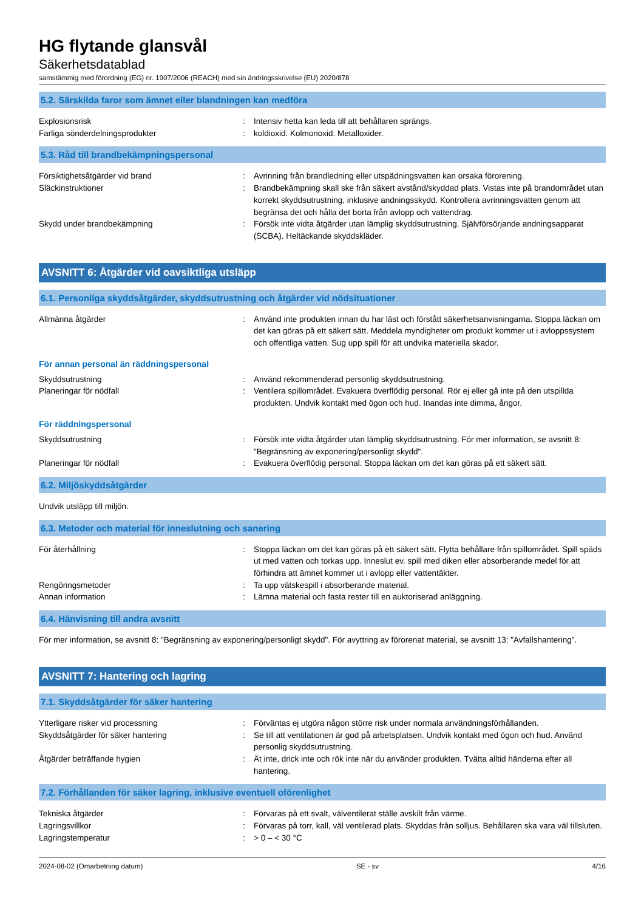HG flytande glansvål
Säkerhetsdatablad
samstämmig med förordning (EG) nr. 1907/2006 (REACH) med sin ändringsskrivelse (EU) 2020/878
5.2. Särskilda faror som ämnet eller blandningen kan medföra
Explosionsrisk : Intensiv hetta kan leda till att behållaren sprängs.
Farliga sönderdelningsprodukter : koldioxid. Kolmonoxid. Metalloxider.
5.3. Råd till brandbekämpningspersonal
Försiktighetsåtgärder vid brand : Avrinning från brandledning eller utspädningsvatten kan orsaka förorening.
Släckinstruktioner : Brandbekämpning skall ske från säkert avstånd/skyddad plats. Vistas inte på brandområdet utan korrekt skyddsutrustning, inklusive andningsskydd. Kontrollera avrinningsvatten genom att begränsa det och hålla det borta från avlopp och vattendrag.
Skydd under brandbekämpning : Försök inte vidta åtgärder utan lämplig skyddsutrustning. Självförsörjande andningsapparat (SCBA). Heltäckande skyddskläder.
AVSNITT 6: Åtgärder vid oavsiktliga utsläpp
6.1. Personliga skyddsåtgärder, skyddsutrustning och åtgärder vid nödsituationer
Allmänna åtgärder : Använd inte produkten innan du har läst och förstått säkerhetsanvisningarna. Stoppa läckan om det kan göras på ett säkert sätt. Meddela myndigheter om produkt kommer ut i avloppssystem och offentliga vatten. Sug upp spill för att undvika materiella skador.
För annan personal än räddningspersonal
Skyddsutrustning : Använd rekommenderad personlig skyddsutrustning.
Planeringar för nödfall : Ventilera spillområdet. Evakuera överflödig personal. Rör ej eller gå inte på den utspillda produkten. Undvik kontakt med ögon och hud. Inandas inte dimma, ångor.
För räddningspersonal
Skyddsutrustning : Försök inte vidta åtgärder utan lämplig skyddsutrustning. För mer information, se avsnitt 8: "Begränsning av exponering/personligt skydd".
Planeringar för nödfall : Evakuera överflödig personal. Stoppa läckan om det kan göras på ett säkert sätt.
6.2. Miljöskyddsåtgärder
Undvik utsläpp till miljön.
6.3. Metoder och material för inneslutning och sanering
För återhållning : Stoppa läckan om det kan göras på ett säkert sätt. Flytta behållare från spillområdet. Spill späds ut med vatten och torkas upp. Inneslut ev. spill med diken eller absorberande medel för att förhindra att ämnet kommer ut i avlopp eller vattentäkter.
Rengöringsmetoder : Ta upp vätskespill i absorberande material.
Annan information : Lämna material och fasta rester till en auktoriserad anläggning.
6.4. Hänvisning till andra avsnitt
För mer information, se avsnitt 8: "Begränsning av exponering/personligt skydd". För avyttring av förorenat material, se avsnitt 13: "Avfallshantering".
AVSNITT 7: Hantering och lagring
7.1. Skyddsåtgärder för säker hantering
Ytterligare risker vid processning : Förväntas ej utgöra någon större risk under normala användningsförhållanden.
Skyddsåtgärder för säker hantering : Se till att ventilationen är god på arbetsplatsen. Undvik kontakt med ögon och hud. Använd personlig skyddsutrustning.
Åtgärder beträffande hygien : Ät inte, drick inte och rök inte när du använder produkten. Tvätta alltid händerna efter all hantering.
7.2. Förhållanden för säker lagring, inklusive eventuell oförenlighet
Tekniska åtgärder : Förvaras på ett svalt, välventilerat ställe avskilt från värme.
Lagringsvillkor : Förvaras på torr, kall, väl ventilerad plats. Skyddas från solljus. Behållaren ska vara väl tillsluten.
Lagringstemperatur : > 0 – < 30 °C
2024-08-02 (Omarbetning datum) SE - sv 4/16